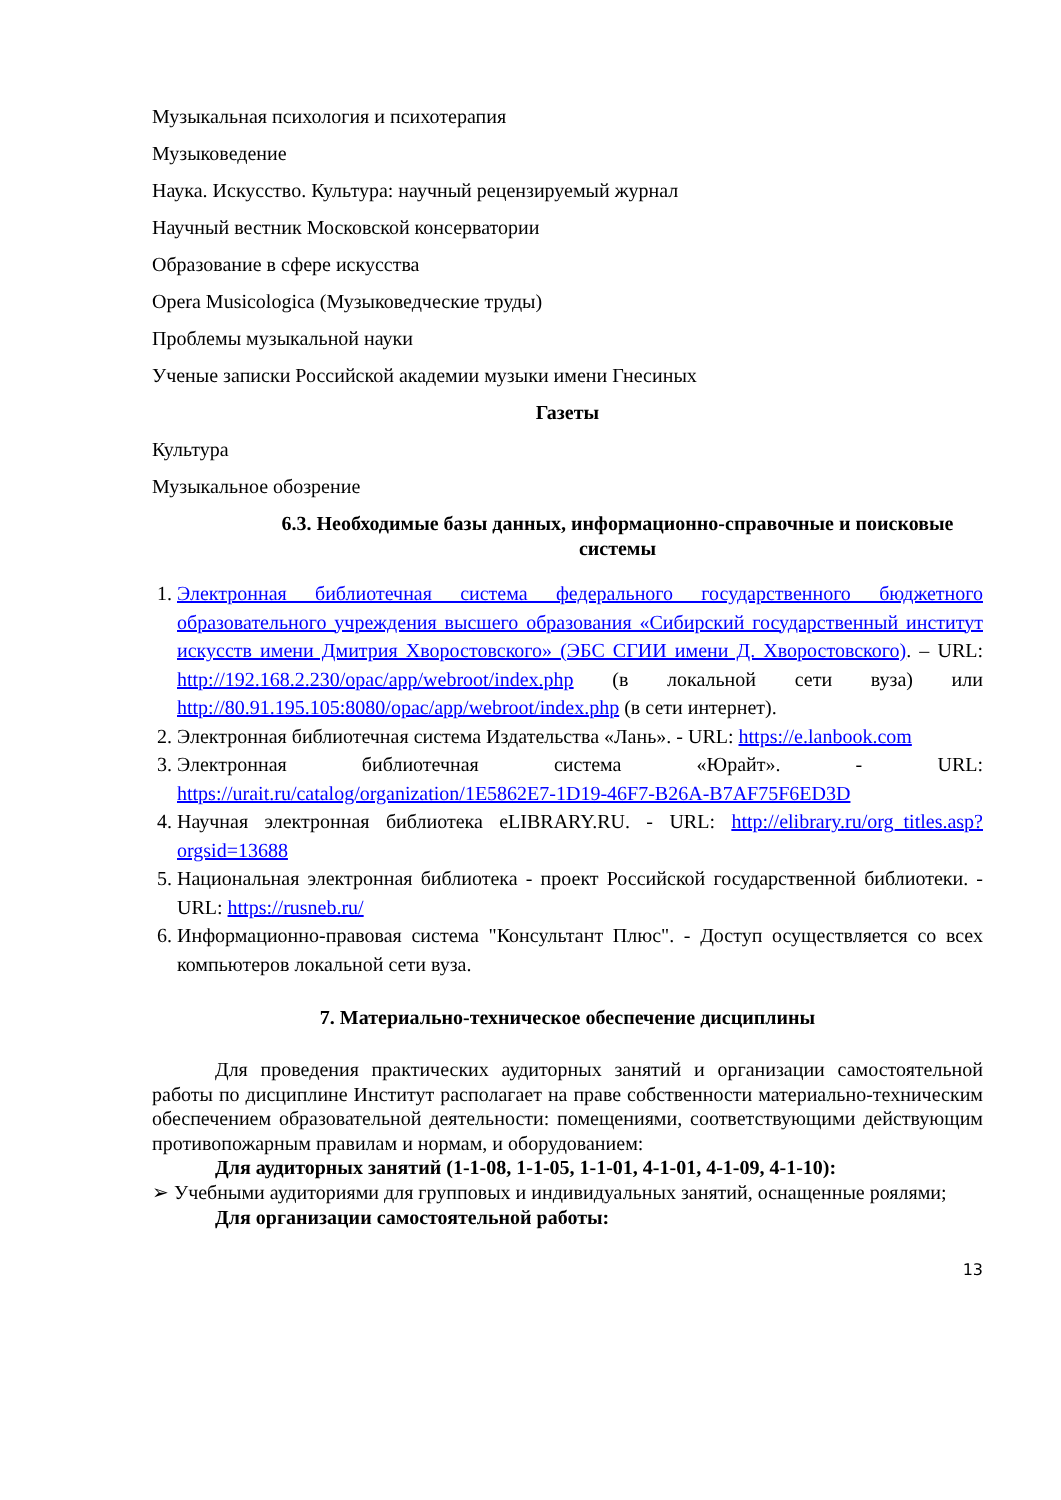Музыкальная психология и психотерапия
Музыковедение
Наука. Искусство. Культура: научный рецензируемый журнал
Научный вестник Московской консерватории
Образование в сфере искусства
Opera Musicologica (Музыковедческие труды)
Проблемы музыкальной науки
Ученые записки Российской академии музыки имени Гнесиных
Газеты
Культура
Музыкальное обозрение
6.3. Необходимые базы данных, информационно-справочные и поисковые системы
1. Электронная библиотечная система федерального государственного бюджетного образовательного учреждения высшего образования «Сибирский государственный институт искусств имени Дмитрия Хворостовского» (ЭБС СГИИ имени Д. Хворостовского). – URL: http://192.168.2.230/opac/app/webroot/index.php (в локальной сети вуза) или http://80.91.195.105:8080/opac/app/webroot/index.php (в сети интернет).
2. Электронная библиотечная система Издательства «Лань». - URL: https://e.lanbook.com
3. Электронная библиотечная система «Юрайт». - URL: https://urait.ru/catalog/organization/1E5862E7-1D19-46F7-B26A-B7AF75F6ED3D
4. Научная электронная библиотека eLIBRARY.RU. - URL: http://elibrary.ru/org_titles.asp?orgsid=13688
5. Национальная электронная библиотека - проект Российской государственной библиотеки. - URL: https://rusneb.ru/
6. Информационно-правовая система "Консультант Плюс". - Доступ осуществляется со всех компьютеров локальной сети вуза.
7. Материально-техническое обеспечение дисциплины
Для проведения практических аудиторных занятий и организации самостоятельной работы по дисциплине Институт располагает на праве собственности материально-техническим обеспечением образовательной деятельности: помещениями, соответствующими действующим противопожарным правилам и нормам, и оборудованием:
Для аудиторных занятий (1-1-08, 1-1-05, 1-1-01, 4-1-01, 4-1-09, 4-1-10):
➢ Учебными аудиториями для групповых и индивидуальных занятий, оснащенные роялями;
Для организации самостоятельной работы:
13